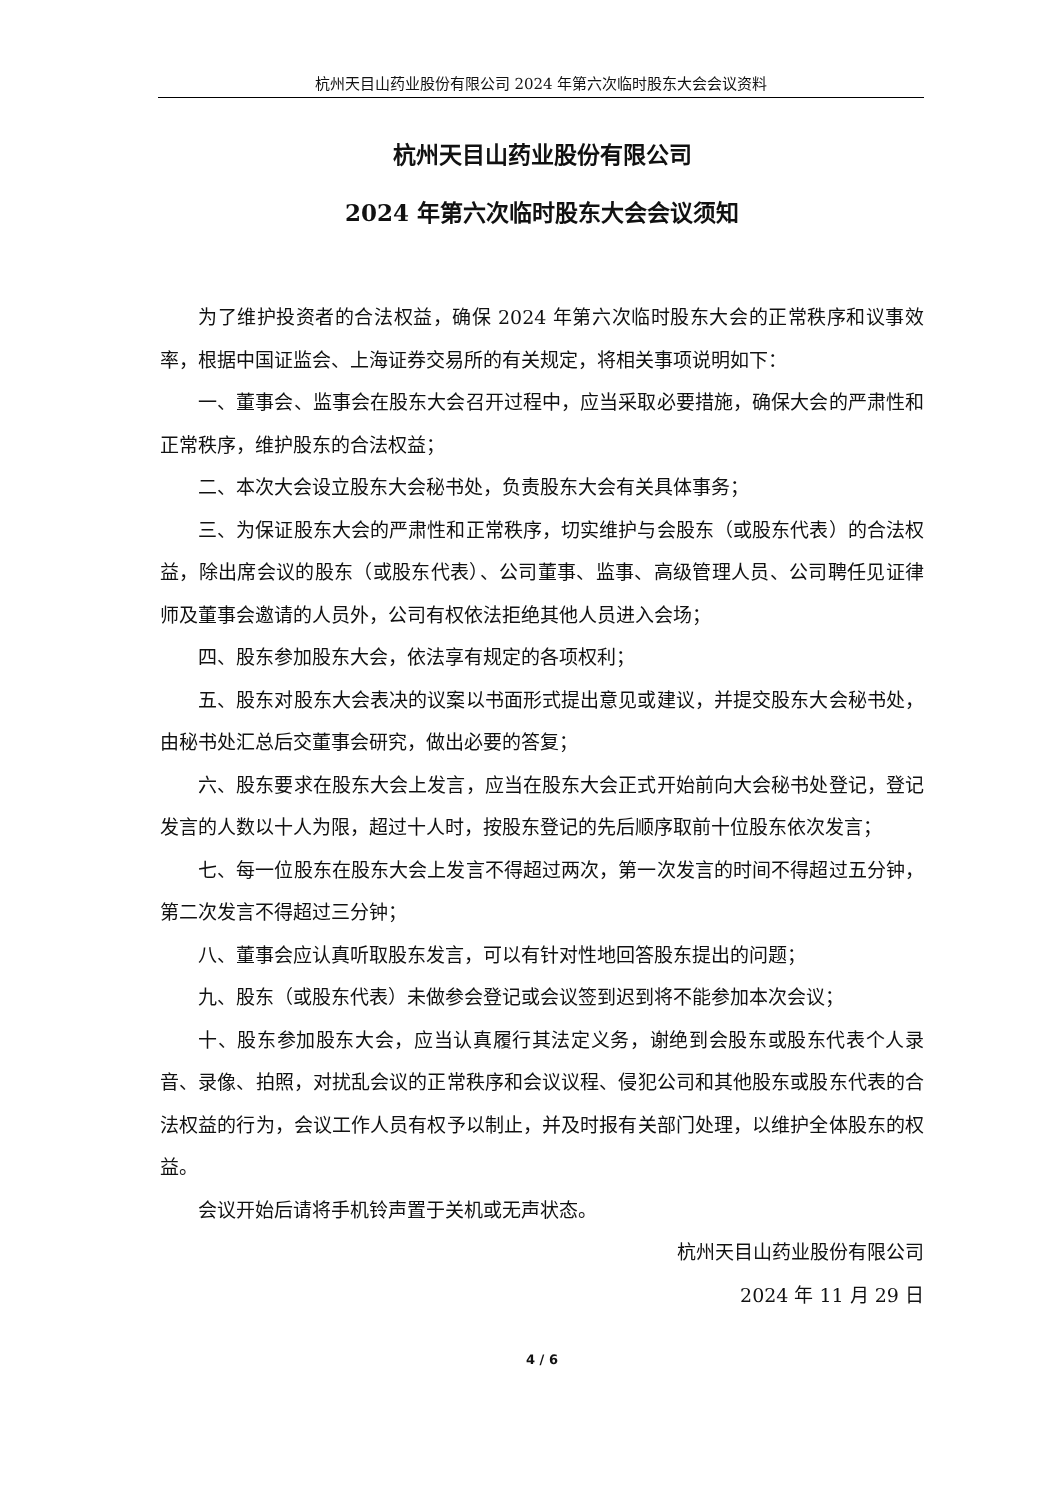杭州天目山药业股份有限公司 2024 年第六次临时股东大会会议资料
杭州天目山药业股份有限公司
2024 年第六次临时股东大会会议须知
为了维护投资者的合法权益，确保 2024 年第六次临时股东大会的正常秩序和议事效率，根据中国证监会、上海证券交易所的有关规定，将相关事项说明如下：
一、董事会、监事会在股东大会召开过程中，应当采取必要措施，确保大会的严肃性和正常秩序，维护股东的合法权益；
二、本次大会设立股东大会秘书处，负责股东大会有关具体事务；
三、为保证股东大会的严肃性和正常秩序，切实维护与会股东（或股东代表）的合法权益，除出席会议的股东（或股东代表）、公司董事、监事、高级管理人员、公司聘任见证律师及董事会邀请的人员外，公司有权依法拒绝其他人员进入会场；
四、股东参加股东大会，依法享有规定的各项权利；
五、股东对股东大会表决的议案以书面形式提出意见或建议，并提交股东大会秘书处，由秘书处汇总后交董事会研究，做出必要的答复；
六、股东要求在股东大会上发言，应当在股东大会正式开始前向大会秘书处登记，登记发言的人数以十人为限，超过十人时，按股东登记的先后顺序取前十位股东依次发言；
七、每一位股东在股东大会上发言不得超过两次，第一次发言的时间不得超过五分钟，第二次发言不得超过三分钟；
八、董事会应认真听取股东发言，可以有针对性地回答股东提出的问题；
九、股东（或股东代表）未做参会登记或会议签到迟到将不能参加本次会议；
十、股东参加股东大会，应当认真履行其法定义务，谢绝到会股东或股东代表个人录音、录像、拍照，对扰乱会议的正常秩序和会议议程、侵犯公司和其他股东或股东代表的合法权益的行为，会议工作人员有权予以制止，并及时报有关部门处理，以维护全体股东的权益。
会议开始后请将手机铃声置于关机或无声状态。
杭州天目山药业股份有限公司
2024 年 11 月 29 日
4 / 6